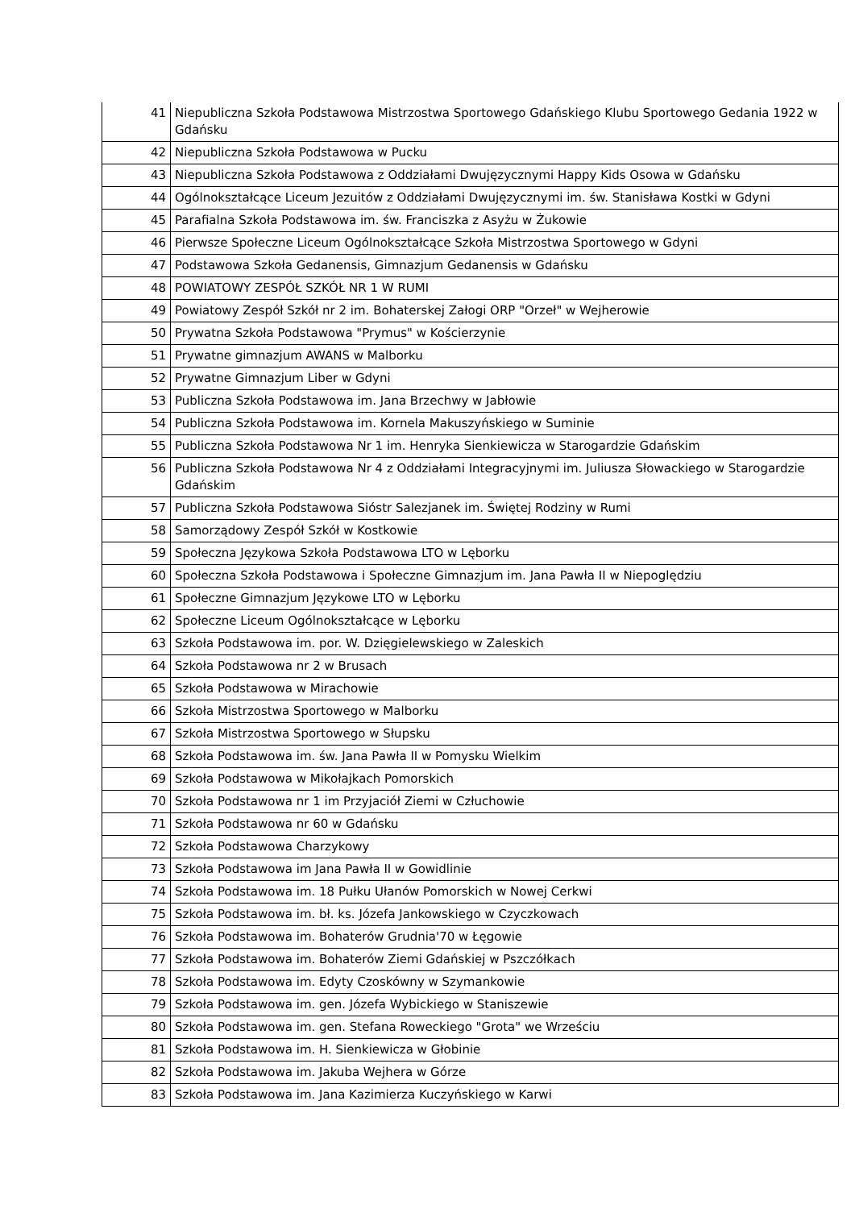| 41 | Niepubliczna Szkoła Podstawowa Mistrzostwa Sportowego Gdańskiego Klubu Sportowego Gedania 1922 w Gdańsku |
| 42 | Niepubliczna Szkoła Podstawowa w Pucku |
| 43 | Niepubliczna Szkoła Podstawowa z Oddziałami Dwujęzycznymi Happy Kids Osowa w Gdańsku |
| 44 | Ogólnokształcące Liceum Jezuitów z Oddziałami Dwujęzycznymi im. św. Stanisława Kostki w Gdyni |
| 45 | Parafialna Szkoła Podstawowa im. św. Franciszka z Asyżu w Żukowie |
| 46 | Pierwsze Społeczne Liceum Ogólnokształcące Szkoła Mistrzostwa Sportowego w Gdyni |
| 47 | Podstawowa Szkoła Gedanensis, Gimnazjum Gedanensis w Gdańsku |
| 48 | POWIATOWY ZESPÓŁ SZKÓŁ NR 1 W RUMI |
| 49 | Powiatowy Zespół Szkół nr 2 im. Bohaterskej Załogi ORP "Orzeł" w Wejherowie |
| 50 | Prywatna Szkoła Podstawowa "Prymus" w Kościerzynie |
| 51 | Prywatne gimnazjum AWANS w Malborku |
| 52 | Prywatne Gimnazjum Liber w Gdyni |
| 53 | Publiczna Szkoła Podstawowa im. Jana Brzechwy w Jabłowie |
| 54 | Publiczna Szkoła Podstawowa im. Kornela Makuszyńskiego w Suminie |
| 55 | Publiczna Szkoła Podstawowa Nr 1 im. Henryka Sienkiewicza w Starogardzie Gdańskim |
| 56 | Publiczna Szkoła Podstawowa Nr 4 z Oddziałami Integracyjnymi im. Juliusza Słowackiego w Starogardzie Gdańskim |
| 57 | Publiczna Szkoła Podstawowa Sióstr Salezjanek im. Świętej Rodziny w Rumi |
| 58 | Samorządowy Zespół Szkół w Kostkowie |
| 59 | Społeczna Językowa Szkoła Podstawowa LTO w Lęborku |
| 60 | Społeczna Szkoła Podstawowa i Społeczne Gimnazjum im. Jana Pawła II w Niepoględziu |
| 61 | Społeczne Gimnazjum Językowe LTO w Lęborku |
| 62 | Społeczne Liceum Ogólnokształcące w Lęborku |
| 63 | Szkoła Podstawowa im. por. W. Dzięgielewskiego w Zaleskich |
| 64 | Szkoła Podstawowa nr 2 w Brusach |
| 65 | Szkoła Podstawowa w Mirachowie |
| 66 | Szkoła Mistrzostwa Sportowego w Malborku |
| 67 | Szkoła Mistrzostwa Sportowego w Słupsku |
| 68 | Szkoła Podstawowa im. św. Jana Pawła II w Pomysku Wielkim |
| 69 | Szkoła Podstawowa w Mikołajkach Pomorskich |
| 70 | Szkoła Podstawowa nr 1 im Przyjaciół Ziemi w Człuchowie |
| 71 | Szkoła Podstawowa nr 60 w Gdańsku |
| 72 | Szkoła Podstawowa Charzykowy |
| 73 | Szkoła Podstawowa im Jana Pawła II w Gowidlinie |
| 74 | Szkoła Podstawowa im. 18 Pułku Ułanów Pomorskich w Nowej Cerkwi |
| 75 | Szkoła Podstawowa im. bł. ks. Józefa Jankowskiego w Czyczkowach |
| 76 | Szkoła Podstawowa im. Bohaterów Grudnia'70 w Łęgowie |
| 77 | Szkoła Podstawowa im. Bohaterów Ziemi Gdańskiej w Pszczółkach |
| 78 | Szkoła Podstawowa im. Edyty Czoskówny w Szymankowie |
| 79 | Szkoła Podstawowa im. gen. Józefa Wybickiego w Staniszewie |
| 80 | Szkoła Podstawowa im. gen. Stefana Roweckiego "Grota" we Wrześciu |
| 81 | Szkoła Podstawowa im. H. Sienkiewicza w Głobinie |
| 82 | Szkoła Podstawowa im. Jakuba Wejhera w Górze |
| 83 | Szkoła Podstawowa im. Jana Kazimierza Kuczyńskiego w Karwi |